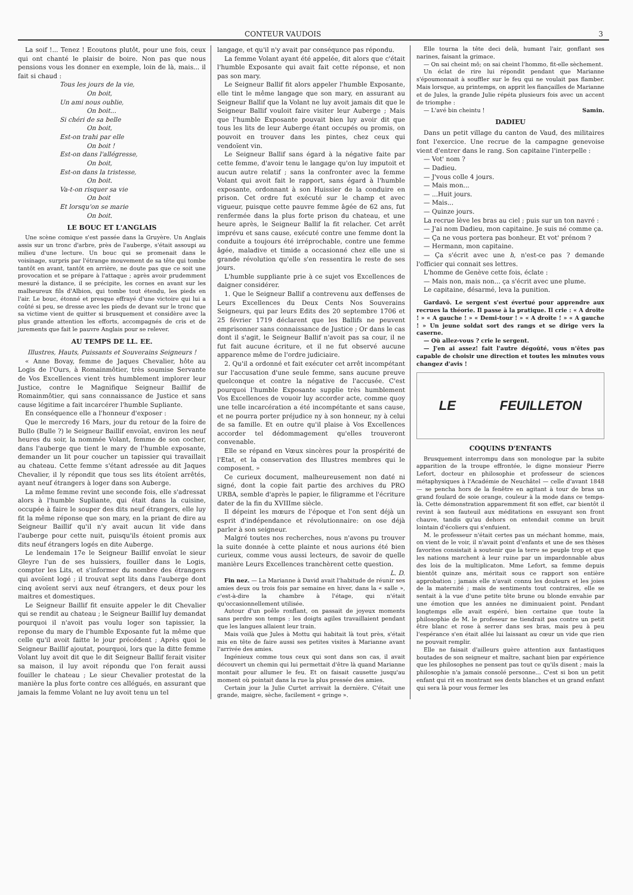CONTEUR VAUDOIS 3
La soif !... Tenez ! Ecoutons plutôt, pour une fois, ceux qui ont chanté le plaisir de boire. Non pas que nous pensions vous les donner en exemple, loin de là, mais... il fait si chaud :
Tous les jours de la vie,
On boit,
Un ami nous oublie,
On boit...
Si chéri de sa belle
On boit,
Est-on trahi par elle
On boit !
Est-on dans l'allégresse,
On boit,
Est-on dans la tristesse,
On boit.
Va-t-on risquer sa vie
On boit
Et lorsqu'on se marie
On boit.
LE BOUC ET L'ANGLAIS
Une scène comique s'est passée dans la Gruyère. Un Anglais assis sur un tronc d'arbre, près de l'auberge, s'était assoupi au milieu d'une lecture. Un bouc qui se promenait dans le voisinage, surpris par l'étrange mouvement de sa tête qui tombe tantôt en avant, tantôt en arrière, ne doute pas que ce soit une provocation et se prépare à l'attaque ; après avoir prudemment mesuré la distance, il se précipite, les cornes en avant sur les malheureux fils d'Albion, qui tombe tout étendu, les pieds en l'air. Le bouc, étonné et presque effrayé d'une victoire qui lui a coûté si peu, se dresse avec les pieds de devant sur le tronc que sa victime vient de quitter si brusquement et considère avec la plus grande attention les efforts, accompagnés de cris et de jurements que fait le pauvre Anglais pour se relever.
AU TEMPS DE LL. EE.
Illustres, Hauts, Puissants et Souverains Seigneurs !
« Anne Bovay, femme de Jaques Chevalier, hôte au Logis de l'Ours, à Romainmôtier, très soumise Servante de Vos Excellences vient très humblement implorer leur Justice, contre le Magnifique Seigneur Baillif de Romainmôtier, qui sans connaissance de Justice et sans cause légitime a fait incarcérer l'humble Supliante.
En conséquence elle a l'honneur d'exposer :
Que le mercredy 16 Mars, jour du retour de la foire de Bullo (Bulle ?) le Seigneur Baillif envoïat, environ les neuf heures du soir, la nommée Volant, femme de son cocher, dans l'auberge que tient le mary de l'humble exposante, demander un lit pour coucher un tapissier qui travaillait au chateau. Cette femme s'étant adressée au dit Jaques Chevalier, il ly répondit que tous ses lits étoïent arrêtés, ayant neuf étrangers à loger dans son Auberge.
La même femme revint une seconde fois, elle s'adressat alors à l'humble Supliante, qui était dans la cuisine, occupée à faire le souper des dits neuf étrangers, elle luy fit la même réponse que son mary, en la priant de dire au Seigneur Baillif qu'il n'y avait aucun lit vide dans l'auberge pour cette nuit, puisqu'ils étoient promis aux dits neuf étrangers logés en dite Auberge.
Le lendemain 17e le Seigneur Baillif envoïat le sieur Gleyre l'un de ses huissiers, fouiller dans le Logis, compter les Lits, et s'informer du nombre des étrangers qui avoïent logé ; il trouvat sept lits dans l'auberge dont cinq avoïent servi aux neuf étrangers, et deux pour les maitres et domestiques.
Le Seigneur Baillif fit ensuite appeler le dit Chevalier qui se rendit au chateau ; le Seigneur Baillif luy demandat pourquoi il n'avoit pas voulu loger son tapissier, la reponse du mary de l'humble Exposante fut la même que celle qu'il avoit faitte le jour précédent ; Après quoi le Seigneur Baillif ajoutat, pourquoi, lors que la ditte femme Volant luy avoit dit que le dit Seigneur Ballif ferait visiter sa maison, il luy avoit répondu que l'on ferait aussi fouiller le chateau ; Le sieur Chevalier protestat de la manière la plus forte contre ces allégués, en assurant que jamais la femme Volant ne luy avoit tenu un tel
langage, et qu'il n'y avait par conséqunce pas répondu.
La femme Volant ayant été appelée, dit alors que c'était l'humble Exposante qui avait fait cette réponse, et non pas son mary.
Le Seigneur Ballif fit alors appeler l'humble Exposante, elle tint le même langage que son mary, en assurant au Seigneur Ballif que la Volant ne luy avoit jamais dit que le Seigneur Ballif vouloit faire visiter leur Auberge ; Mais que l'humble Exposante pouvait bien luy avoir dit que tous les lits de leur Auberge étant occupés ou promis, on pouvoit en trouver dans les pintes, chez ceux qui vendoïent vin.
Le Seigneur Ballif sans égard à la négative faite par cette femme, d'avoir tenu le langage qu'on luy imputoit et aucun autre relatif ; sans la confronter avec la femme Volant qui avoit fait le rapport, sans égard à l'humble exposante, ordonnant à son Huissier de la conduire en prison. Cet ordre fut exécuté sur le champ et avec vigueur, puisque cette pauvre femme âgée de 62 ans, fut renfermée dans la plus forte prison du chateau, et une heure après, le Seigneur Ballif la fit relacher. Cet arrêt imprévu et sans cause, exécuté contre une femme dont la conduite a toujours été irréprochable, contre une femme âgée, maladive et timide a occasionné chez elle une si grande révolution qu'elle s'en ressentira le reste de ses jours.
L'humble suppliante prie à ce sujet vos Excellences de daigner considérer.
1. Que le Seigneur Ballif a contrevenu aux deffenses de Leurs Excellences du Deux Cents Nos Souverains Seigneurs, qui par leurs Edits des 20 septembre 1706 et 25 février 1719 déclarent que les Ballifs ne peuvent emprisonner sans connaissance de Justice ; Or dans le cas dont il s'agit, le Seigneur Ballif n'avoit pas sa cour, il ne fut fait aucune écriture, et il ne fut observé aucune apparence même de l'ordre judiciaire.
2. Qu'il a ordonné et fait exécuter cet arrêt incompétant sur l'accusation d'une seule femme, sans aucune preuve quelconque et contre la négative de l'accusée. C'est pourquoi l'humble Exposante supplie très humblement Vos Excellences de vouoir luy accorder acte, comme quoy une telle incarcération a été incompétante et sans cause, et ne pourra porter préjudice ny à son honneur, ny à celui de sa famille. Et en outre qu'il plaise à Vos Excellences accorder tel dédommagement qu'elles trouveront convenable.
Elle se répand en Vœux sincères pour la prospérité de l'Etat, et la conservation des Illustres membres qui le composent. »
Ce curieux document, malheureusement non daté ni signé, dont la copie fait partie des archives du PRO URBA, semble d'après le papier, le filigramme et l'écriture dater de la fin du XVIIIme siècle.
Il dépeint les mœurs de l'époque et l'on sent déjà un esprit d'indépendance et révolutionnaire: on ose déjà parler à son seigneur.
Malgré toutes nos recherches, nous n'avons pu trouver la suite donnée à cette plainte et nous aurions été bien curieux, comme vous aussi lecteurs, de savoir de quelle manière Leurs Excellences tranchèrent cette question.
L. D.
Fin nez. — La Marianne à David avait l'habitude de réunir ses amies deux ou trois fois par semaine en hiver, dans la « salle », c'est-à-dire la chambre à l'étage, qui n'était qu'occasionnellement utilisée.
Autour d'un poêle ronflant, on passait de joyeux moments sans perdre son temps : les doigts agiles travaillaient pendant que les langues allaient leur train.
Mais voilà que Jules à Mottu qui habitait là tout près, s'était mis en tête de faire aussi ses petites visites à Marianne avant l'arrivée des amies.
Ingénieux comme tous ceux qui sont dans son cas, il avait découvert un chemin qui lui permettait d'être là quand Marianne montait pour allumer le feu. Et on faisait causette jusqu'au moment où pointait dans la rue la plus pressée des amies.
Certain jour la Julie Curtet arrivait la dernière. C'était une grande, maigre, sèche, facilement « gringe ».
Elle tourna la tête deci delà, humant l'air, gonflant ses narines, faisant la grimace.
— On sai cheint mô; on sai cheint l'hommo, fit-elle sèchement.
Un éclat de rire lui répondit pendant que Marianne s'époumonnait à souffler sur le feu qui ne voulait pas flamber. Mais lorsque, au printemps, on apprit les fiançailles de Marianne et de Jules, la grande Julie répéta plusieurs fois avec un accent de triomphe :
— L'avé bin cheintu ! Samin.
DADIEU
Dans un petit village du canton de Vaud, des militaires font l'exercice. Une recrue de la campagne genevoise vient d'entrer dans le rang. Son capitaine l'interpelle :
— Vot' nom ?
— Dadieu.
— J'vous colle 4 jours.
— Mais mon...
— ...Huit jours.
— Mais...
— Quinze jours.
La recrue lève les bras au ciel ; puis sur un ton navré :
— J'ai nom Dadieu, mon capitaine. Je suis né comme ça.
— Ça ne vous portera pas bonheur. Et vot' prénom ?
— Hermann, mon capitaine.
— Ça s'écrit avec une h, n'est-ce pas ? demande l'officier qui connait ses lettres.
L'homme de Genève cette fois, éclate :
— Mais non, mais non... ça s'écrit avec une plume.
Le capitaine, désarmé, leva la punition.
Gardavô. Le sergent s'est évertué pour apprendre aux recrues la théorie. Il passe à la pratique. Il crie : « A droite ! » « A gauche ! » « Demi-tour ! » « A droite ! » « A gauche ! » Un jeune soldat sort des rangs et se dirige vers la caserne.
— Où allez-vous ? crie le sergent.
— J'en ai assez! fait l'autre dégoûté, vous n'êtes pas capable de choisir une direction et toutes les minutes vous changez d'avis !
LE FEUILLETON
COQUINS D'ENFANTS
Brusquement interrompu dans son monologue par la subite apparition de la troupe effrontée, le digne monsieur Pierre Lefort, docteur en philosophie et professeur de sciences métaphysiques à l'Académie de Neuchâtel — celle d'avant 1848 — se pencha hors de la fenêtre en agitant à tour de bras un grand foulard de soie orange, couleur à la mode dans ce temps-là. Cette démonstration apparemment fit son effet, car bientôt il revint à son fauteuil aux méditations en essuyant son front chauve, tandis qu'au dehors on entendait comme un bruit lointain d'écoliers qui s'enfuient.
M. le professeur n'était certes pas un méchant homme, mais, on vient de le voir, il n'avait point d'enfants et une de ses thèses favorites consistait à soutenir que la terre se peuple trop et que les nations marchent à leur ruine par un impardonnable abus des lois de la multiplicaton. Mme Lefort, sa femme depuis bientôt quinze ans, méritait sous ce rapport son entière approbation ; jamais elle n'avait connu les douleurs et les joies de la maternité ; mais de sentiments tout contraires, elle se sentait à la vue d'une petite tête brune ou blonde envahie par une émotion que les années ne diminuaient point. Pendant longtemps elle avait espéré, bien certaine que toute la philosophie de M. le profeseur ne tiendrait pas contre un petit être blanc et rose à serrer dans ses bras, mais peu à peu l'espérance s'en était allée lui laissant au cœur un vide que rien ne pouvait remplir.
Elle ne faisait d'ailleurs guère attention aux fantastiques boutades de son seigneur et maître, sachant bien par expérience que les philosophes ne pensent pas tout ce qu'ils disent ; mais la philosophie n'a jamais consolé personne... C'est si bon un petit enfant qui rit en montrant ses dents blanches et un grand enfant qui sera là pour vous fermer les